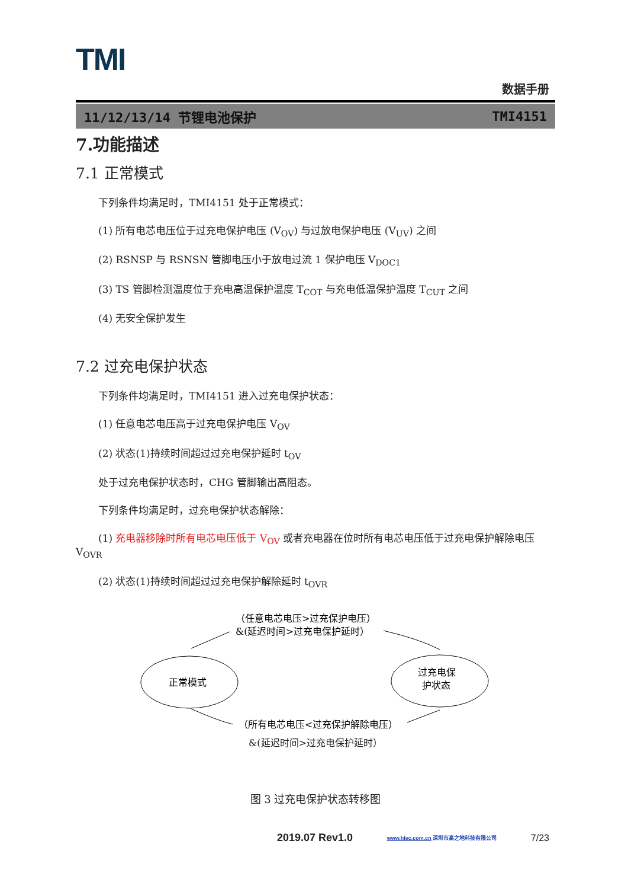TMI
数据手册
11/12/13/14 节锂电池保护 TMI4151
7.功能描述
7.1 正常模式
下列条件均满足时，TMI4151 处于正常模式：
(1) 所有电芯电压位于过充电保护电压 (V<sub>OV</sub>) 与过放电保护电压 (V<sub>UV</sub>) 之间
(2) RSNSP 与 RSNSN 管脚电压小于放电过流 1 保护电压 V<sub>DOC1</sub>
(3) TS 管脚检测温度位于充电高温保护温度 T<sub>COT</sub> 与充电低温保护温度 T<sub>CUT</sub> 之间
(4) 无安全保护发生
7.2 过充电保护状态
下列条件均满足时，TMI4151 进入过充电保护状态：
(1) 任意电芯电压高于过充电保护电压 V<sub>OV</sub>
(2) 状态(1)持续时间超过过充电保护延时 t<sub>OV</sub>
处于过充电保护状态时，CHG 管脚输出高阻态。
下列条件均满足时，过充电保护状态解除：
(1) 充电器移除时所有电芯电压低于 V<sub>OV</sub> 或者充电器在位时所有电芯电压低于过充电保护解除电压 V<sub>OVR</sub>
(2) 状态(1)持续时间超过过充电保护解除延时 t<sub>OVR</sub>
（任意电芯电压>过充保护电压）
&(延迟时间>过充电保护延时）
正常模式
过充电保
护状态
（所有电芯电压<过充保护解除电压）
&(延迟时间>过充电保护延时）
图 3 过充电保护状态转移图
2019.07 Rev1.0 www.hlec.com.cn 深圳市高之地科技有限公司 7/23